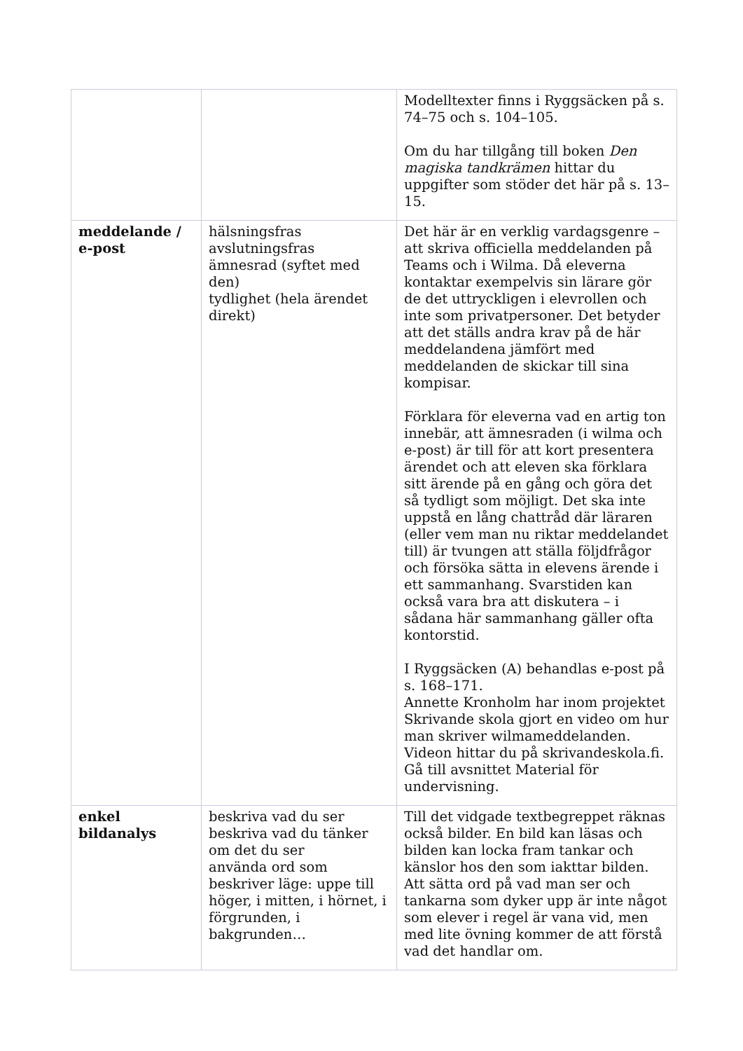| | | Modelltexter finns i Ryggsäcken på s. 74–75 och s. 104–105. Om du har tillgång till boken Den magiska tandkrämen hittar du uppgifter som stöder det här på s. 13–15. |
| meddelande / e-post | hälsningsfras avslutningsfras ämnesrad (syftet med den) tydlighet (hela ärendet direkt) | Det här är en verklig vardagsgenre – att skriva officiella meddelanden på Teams och i Wilma. Då eleverna kontaktar exempelvis sin lärare gör de det uttryckligen i elevrollen och inte som privatpersoner. Det betyder att det ställs andra krav på de här meddelandena jämfört med meddelanden de skickar till sina kompisar. Förklara för eleverna vad en artig ton innebär, att ämnesraden (i wilma och e-post) är till för att kort presentera ärendet och att eleven ska förklara sitt ärende på en gång och göra det så tydligt som möjligt. Det ska inte uppstå en lång chattråd där läraren (eller vem man nu riktar meddelandet till) är tvungen att ställa följdfrågor och försöka sätta in elevens ärende i ett sammanhang. Svarstiden kan också vara bra att diskutera – i sådana här sammanhang gäller ofta kontorstid. I Ryggsäcken (A) behandlas e-post på s. 168–171. Annette Kronholm har inom projektet Skrivande skola gjort en video om hur man skriver wilmameddelanden. Videon hittar du på skrivandeskola.fi. Gå till avsnittet Material för undervisning. |
| enkel bildanalys | beskriva vad du ser beskriva vad du tänker om det du ser använda ord som beskriver läge: uppe till höger, i mitten, i hörnet, i förgrunden, i bakgrunden… | Till det vidgade textbegreppet räknas också bilder. En bild kan läsas och bilden kan locka fram tankar och känslor hos den som iakttar bilden. Att sätta ord på vad man ser och tankarna som dyker upp är inte något som elever i regel är vana vid, men med lite övning kommer de att förstå vad det handlar om. |